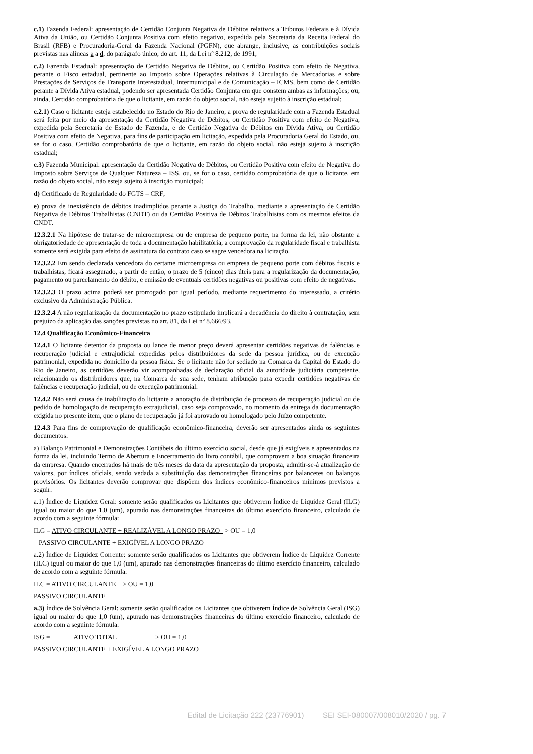c.1) Fazenda Federal: apresentação de Certidão Conjunta Negativa de Débitos relativos a Tributos Federais e à Dívida Ativa da União, ou Certidão Conjunta Positiva com efeito negativo, expedida pela Secretaria da Receita Federal do Brasil (RFB) e Procuradoria-Geral da Fazenda Nacional (PGFN), que abrange, inclusive, as contribuições sociais previstas nas alíneas a a d, do parágrafo único, do art. 11, da Lei nº 8.212, de 1991;
c.2) Fazenda Estadual: apresentação de Certidão Negativa de Débitos, ou Certidão Positiva com efeito de Negativa, perante o Fisco estadual, pertinente ao Imposto sobre Operações relativas à Circulação de Mercadorias e sobre Prestações de Serviços de Transporte Interestadual, Intermunicipal e de Comunicação – ICMS, bem como de Certidão perante a Dívida Ativa estadual, podendo ser apresentada Certidão Conjunta em que constem ambas as informações; ou, ainda, Certidão comprobatória de que o licitante, em razão do objeto social, não esteja sujeito à inscrição estadual;
c.2.1) Caso o licitante esteja estabelecido no Estado do Rio de Janeiro, a prova de regularidade com a Fazenda Estadual será feita por meio da apresentação da Certidão Negativa de Débitos, ou Certidão Positiva com efeito de Negativa, expedida pela Secretaria de Estado de Fazenda, e de Certidão Negativa de Débitos em Dívida Ativa, ou Certidão Positiva com efeito de Negativa, para fins de participação em licitação, expedida pela Procuradoria Geral do Estado, ou, se for o caso, Certidão comprobatória de que o licitante, em razão do objeto social, não esteja sujeito à inscrição estadual;
c.3) Fazenda Municipal: apresentação da Certidão Negativa de Débitos, ou Certidão Positiva com efeito de Negativa do Imposto sobre Serviços de Qualquer Natureza – ISS, ou, se for o caso, certidão comprobatória de que o licitante, em razão do objeto social, não esteja sujeito à inscrição municipal;
d) Certificado de Regularidade do FGTS – CRF;
e) prova de inexistência de débitos inadimplidos perante a Justiça do Trabalho, mediante a apresentação de Certidão Negativa de Débitos Trabalhistas (CNDT) ou da Certidão Positiva de Débitos Trabalhistas com os mesmos efeitos da CNDT.
12.3.2.1 Na hipótese de tratar-se de microempresa ou de empresa de pequeno porte, na forma da lei, não obstante a obrigatoriedade de apresentação de toda a documentação habilitatória, a comprovação da regularidade fiscal e trabalhista somente será exigida para efeito de assinatura do contrato caso se sagre vencedora na licitação.
12.3.2.2 Em sendo declarada vencedora do certame microempresa ou empresa de pequeno porte com débitos fiscais e trabalhistas, ficará assegurado, a partir de então, o prazo de 5 (cinco) dias úteis para a regularização da documentação, pagamento ou parcelamento do débito, e emissão de eventuais certidões negativas ou positivas com efeito de negativas.
12.3.2.3 O prazo acima poderá ser prorrogado por igual período, mediante requerimento do interessado, a critério exclusivo da Administração Pública.
12.3.2.4 A não regularização da documentação no prazo estipulado implicará a decadência do direito à contratação, sem prejuízo da aplicação das sanções previstas no art. 81, da Lei nº 8.666/93.
12.4 Qualificação Econômico-Financeira
12.4.1 O licitante detentor da proposta ou lance de menor preço deverá apresentar certidões negativas de falências e recuperação judicial e extrajudicial expedidas pelos distribuidores da sede da pessoa jurídica, ou de execução patrimonial, expedida no domicílio da pessoa física. Se o licitante não for sediado na Comarca da Capital do Estado do Rio de Janeiro, as certidões deverão vir acompanhadas de declaração oficial da autoridade judiciária competente, relacionando os distribuidores que, na Comarca de sua sede, tenham atribuição para expedir certidões negativas de falências e recuperação judicial, ou de execução patrimonial.
12.4.2 Não será causa de inabilitação do licitante a anotação de distribuição de processo de recuperação judicial ou de pedido de homologação de recuperação extrajudicial, caso seja comprovado, no momento da entrega da documentação exigida no presente item, que o plano de recuperação já foi aprovado ou homologado pelo Juízo competente.
12.4.3 Para fins de comprovação de qualificação econômico-financeira, deverão ser apresentados ainda os seguintes documentos:
a) Balanço Patrimonial e Demonstrações Contábeis do último exercício social, desde que já exigíveis e apresentados na forma da lei, incluindo Termo de Abertura e Encerramento do livro contábil, que comprovem a boa situação financeira da empresa. Quando encerrados há mais de três meses da data da apresentação da proposta, admitir-se-á atualização de valores, por índices oficiais, sendo vedada a substituição das demonstrações financeiras por balancetes ou balanços provisórios. Os licitantes deverão comprovar que dispõem dos índices econômico-financeiros mínimos previstos a seguir:
a.1) Índice de Liquidez Geral: somente serão qualificados os Licitantes que obtiverem Índice de Liquidez Geral (ILG) igual ou maior do que 1,0 (um), apurado nas demonstrações financeiras do último exercício financeiro, calculado de acordo com a seguinte fórmula:
ILG = ATIVO CIRCULANTE + REALIZÁVEL A LONGO PRAZO > OU = 1,0
PASSIVO CIRCULANTE + EXIGÍVEL A LONGO PRAZO
a.2) Índice de Liquidez Corrente: somente serão qualificados os Licitantes que obtiverem Índice de Liquidez Corrente (ILC) igual ou maior do que 1,0 (um), apurado nas demonstrações financeiras do último exercício financeiro, calculado de acordo com a seguinte fórmula:
ILC = ATIVO CIRCULANTE > OU = 1,0
PASSIVO CIRCULANTE
a.3) Índice de Solvência Geral: somente serão qualificados os Licitantes que obtiverem Índice de Solvência Geral (ISG) igual ou maior do que 1,0 (um), apurado nas demonstrações financeiras do último exercício financeiro, calculado de acordo com a seguinte fórmula:
ISG = ATIVO TOTAL > OU = 1,0
PASSIVO CIRCULANTE + EXIGÍVEL A LONGO PRAZO
Edital de Licitação 222 (23776901) SEI SEI-080007/008010/2020 / pg. 7